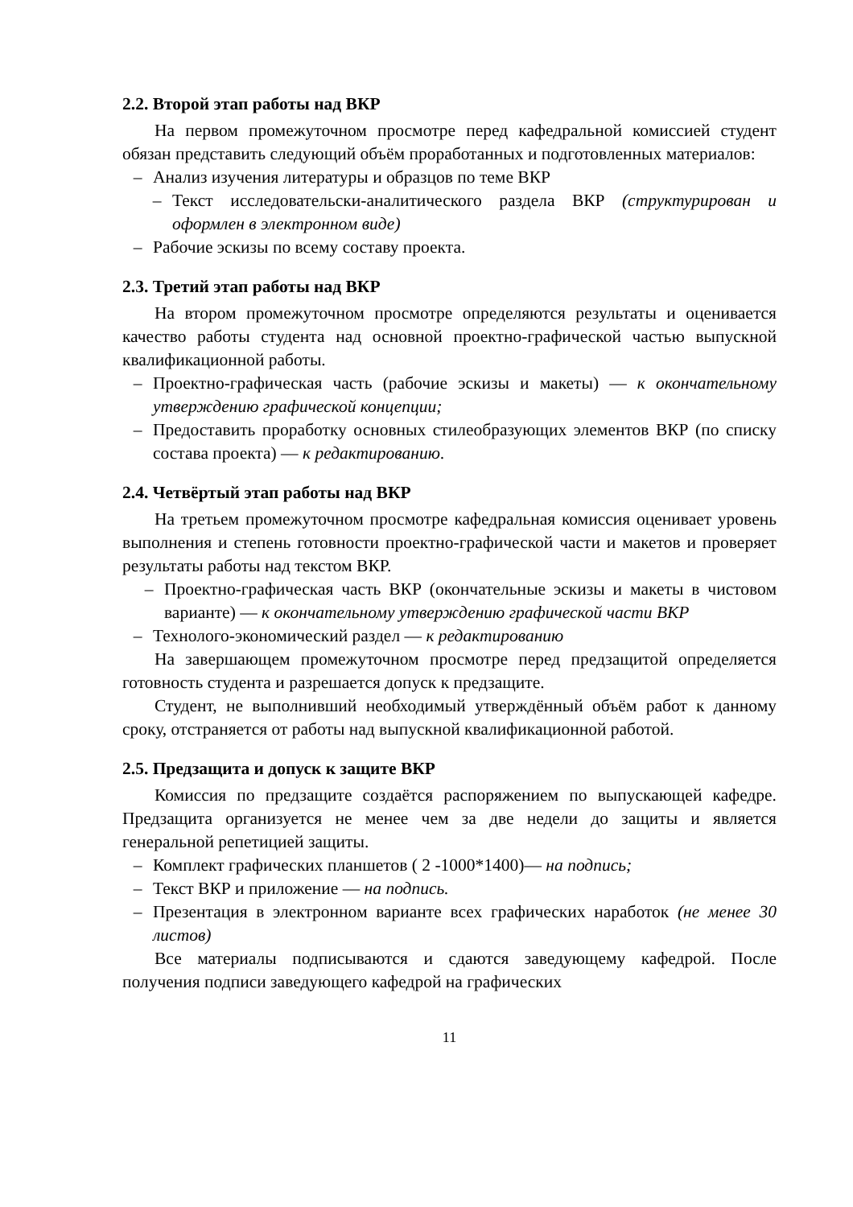2.2. Второй этап работы над ВКР
На первом промежуточном просмотре перед кафедральной комиссией студент обязан представить следующий объём проработанных и подготовленных материалов:
– Анализ изучения литературы и образцов по теме ВКР
– Текст исследовательски-аналитического раздела ВКР (структурирован и оформлен в электронном виде)
– Рабочие эскизы по всему составу проекта.
2.3. Третий этап работы над ВКР
На втором промежуточном просмотре определяются результаты и оценивается качество работы студента над основной проектно-графической частью выпускной квалификационной работы.
– Проектно-графическая часть (рабочие эскизы и макеты) — к окончательному утверждению графической концепции;
– Предоставить проработку основных стилеобразующих элементов ВКР (по списку состава проекта) — к редактированию.
2.4. Четвёртый этап работы над ВКР
На третьем промежуточном просмотре кафедральная комиссия оценивает уровень выполнения и степень готовности проектно-графической части и макетов и проверяет результаты работы над текстом ВКР.
– Проектно-графическая часть ВКР (окончательные эскизы и макеты в чистовом варианте) — к окончательному утверждению графической части ВКР
– Технолого-экономический раздел — к редактированию
На завершающем промежуточном просмотре перед предзащитой определяется готовность студента и разрешается допуск к предзащите.
Студент, не выполнивший необходимый утверждённый объём работ к данному сроку, отстраняется от работы над выпускной квалификационной работой.
2.5. Предзащита и допуск к защите ВКР
Комиссия по предзащите создаётся распоряжением по выпускающей кафедре. Предзащита организуется не менее чем за две недели до защиты и является генеральной репетицией защиты.
– Комплект графических планшетов ( 2 -1000*1400)— на подпись;
– Текст ВКР и приложение — на подпись.
– Презентация в электронном варианте всех графических наработок (не менее 30 листов)
Все материалы подписываются и сдаются заведующему кафедрой. После получения подписи заведующего кафедрой на графических
11